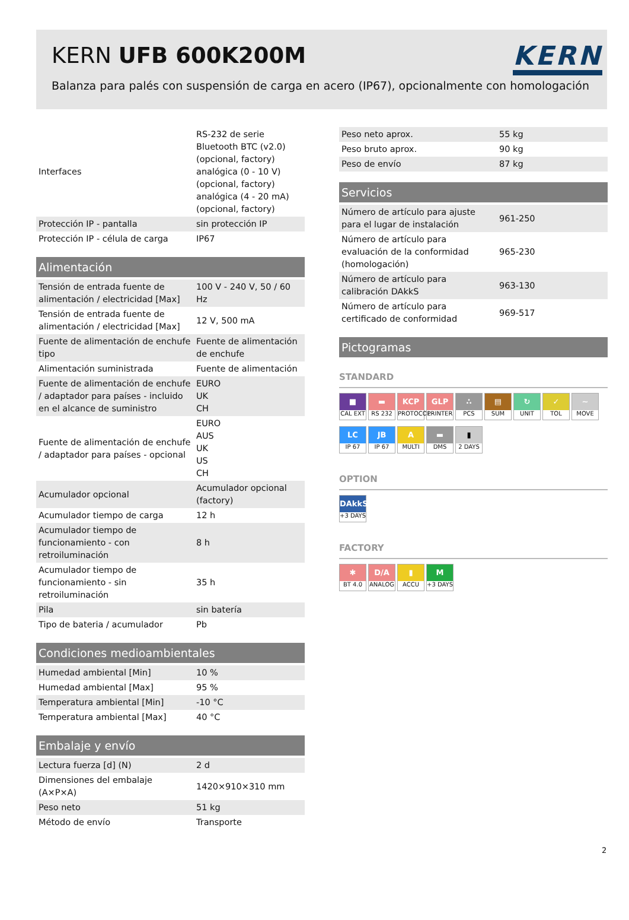KERN UFB 600K200M
KERN
Balanza para palés con suspensión de carga en acero (IP67), opcionalmente con homologación
| Interfaces | RS-232 de serie Bluetooth BTC (v2.0) (opcional, factory) analógica (0 - 10 V) (opcional, factory) analógica (4 - 20 mA) (opcional, factory) |
| Protección IP - pantalla | sin protección IP |
| Protección IP - célula de carga | IP67 |
Alimentación
| Tensión de entrada fuente de alimentación / electricidad [Max] | 100 V - 240 V, 50 / 60 Hz |
| Tensión de entrada fuente de alimentación / electricidad [Max] | 12 V, 500 mA |
| Fuente de alimentación de enchufe tipo | Fuente de alimentación de enchufe |
| Alimentación suministrada | Fuente de alimentación |
| Fuente de alimentación de enchufe / adaptador para países - incluido en el alcance de suministro | EURO UK CH |
| Fuente de alimentación de enchufe / adaptador para países - opcional | EURO AUS UK US CH |
| Acumulador opcional | Acumulador opcional (factory) |
| Acumulador tiempo de carga | 12 h |
| Acumulador tiempo de funcionamiento - con retroiluminación | 8 h |
| Acumulador tiempo de funcionamiento - sin retroiluminación | 35 h |
| Pila | sin batería |
| Tipo de bateria / acumulador | Pb |
Condiciones medioambientales
| Humedad ambiental [Min] | 10 % |
| Humedad ambiental [Max] | 95 % |
| Temperatura ambiental [Min] | -10 °C |
| Temperatura ambiental [Max] | 40 °C |
Embalaje y envío
| Lectura fuerza [d] (N) | 2 d |
| Dimensiones del embalaje (A×P×A) | 1420×910×310 mm |
| Peso neto | 51 kg |
| Método de envío | Transporte |
| Peso neto aprox. | 55 kg |
| Peso bruto aprox. | 90 kg |
| Peso de envío | 87 kg |
Servicios
| Número de artículo para ajuste para el lugar de instalación | 961-250 |
| Número de artículo para evaluación de la conformidad (homologación) | 965-230 |
| Número de artículo para calibración DAkkS | 963-130 |
| Número de artículo para certificado de conformidad | 969-517 |
Pictogramas
STANDARD
■ CAL EXT ▬ RS 232 KCP PROTOCOL GLP PRINTER ∴ PCS ▤ SUM ↻ UNIT ✓ TOL ~ MOVE LC IP 67 JB IP 67 A MULTI ▬ DMS ▮ 2 DAYS
OPTION
DAkkS +3 DAYS
FACTORY
✱ BT 4.0 D/A ANALOG ▮ ACCU M +3 DAYS
2